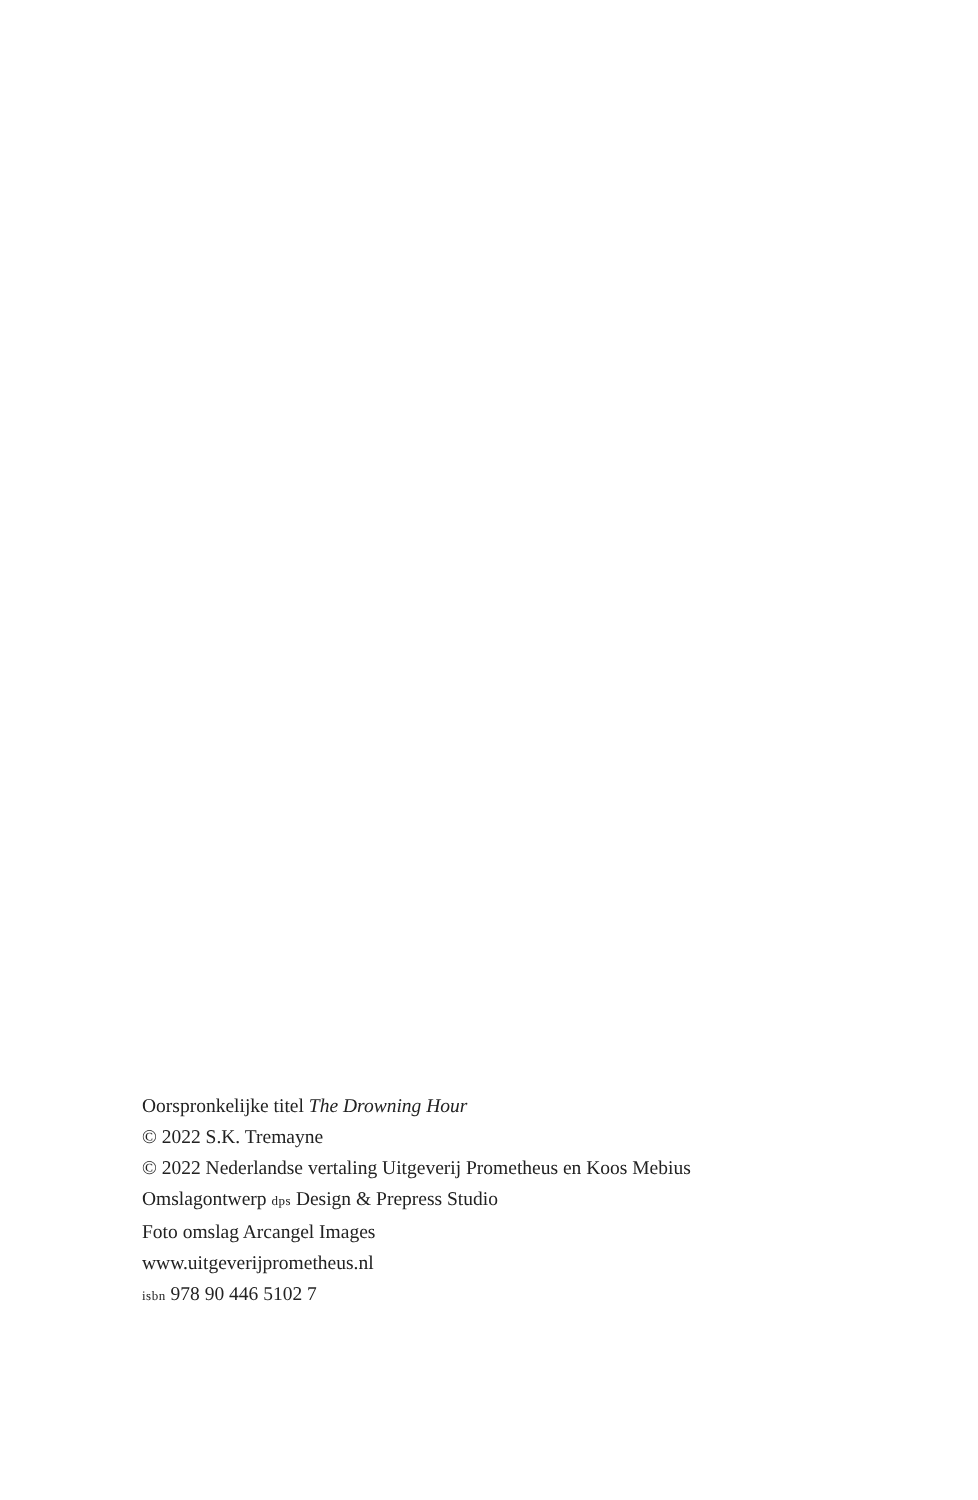Oorspronkelijke titel The Drowning Hour
© 2022 S.K. Tremayne
© 2022 Nederlandse vertaling Uitgeverij Prometheus en Koos Mebius
Omslagontwerp dps Design & Prepress Studio
Foto omslag Arcangel Images
www.uitgeverijprometheus.nl
isbn 978 90 446 5102 7